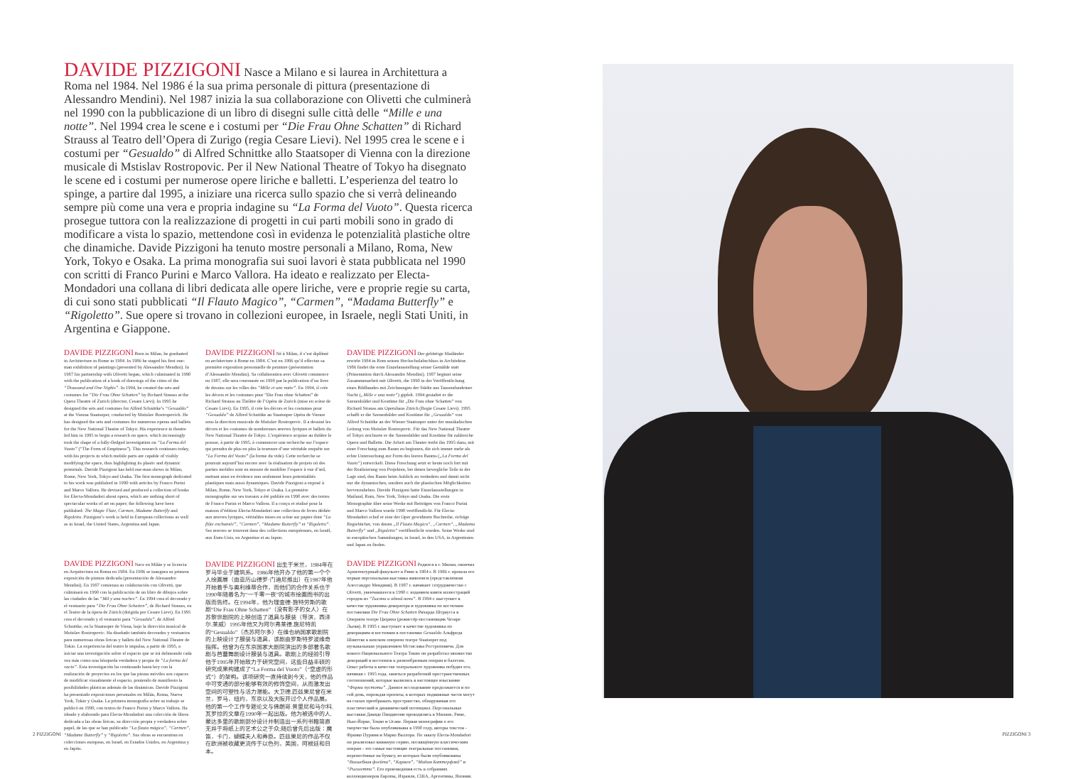DAVIDE PIZZIGONI Nasce a Milano e si laurea in Architettura a Roma nel 1984. Nel 1986 é la sua prima personale di pittura (presentazione di Alessandro Mendini). Nel 1987 inizia la sua collaborazione con Olivetti che culminerà nel 1990 con la pubblicazione di un libro di disegni sulle città delle “Mille e una notte”. Nel 1994 crea le scene e i costumi per “Die Frau Ohne Schatten” di Richard Strauss al Teatro dell’Opera di Zurigo (regia Cesare Lievi). Nel 1995 crea le scene e i costumi per “Gesualdo” di Alfred Schnittke allo Staatsoper di Vienna con la direzione musicale di Mstislav Rostropovic. Per il New National Theatre of Tokyo ha disegnato le scene ed i costumi per numerose opere liriche e balletti. L’esperienza del teatro lo spinge, a partire dal 1995, a iniziare una ricerca sullo spazio che si verrà delineando sempre più come una vera e propria indagine su “La Forma del Vuoto”. Questa ricerca prosegue tuttora con la realizzazione di progetti in cui parti mobili sono in grado di modificare a vista lo spazio, mettendone così in evidenza le potenzialità plastiche oltre che dinamiche. Davide Pizzigoni ha tenuto mostre personali a Milano, Roma, New York, Tokyo e Osaka. La prima monografia sui suoi lavori è stata pubblicata nel 1990 con scritti di Franco Purini e Marco Vallora. Ha ideato e realizzato per Electa-Mondadori una collana di libri dedicata alle opere liriche, vere e proprie regie su carta, di cui sono stati pubblicati “Il Flauto Magico”, “Carmen”, “Madama Butterfly” e “Rigoletto”. Sue opere si trovano in collezioni europee, in Israele, negli Stati Uniti, in Argentina e Giappone.
DAVIDE PIZZIGONI Born in Milan, he graduated in Architecture in Rome in 1984. In 1986 he staged his first one-man exhibition of paintings (presented by Alessandro Mendini). In 1987 his partnership with Olivetti began, which culminated in 1990 with the publication of a book of drawings of the cities of the “Thousand and One Nights”. In 1994, he created the sets and costumes for “Die Frau Ohne Schatten” by Richard Strauss at the Opera Theatre of Zurich (director, Cesare Lievi). In 1995 he designed the sets and costumes for Alfred Schnittke’s “Gesualdo” at the Vienna Staatsoper, conducted by Mstislav Rostropovich. He has designed the sets and costumes for numerous operas and ballets for the New National Theatre of Tokyo. His experience in theatre led him in 1995 to begin a research on space, which increasingly took the shape of a fully-fledged investigation on “La Forma del Vuoto” (“The Form of Emptiness”). This research continues today, with his projects in which mobile parts are capable of visibly modifying the space, thus highlighting its plastic and dynamic potentials. Davide Pizzigoni has held one-man shows in Milan, Rome, New York, Tokyo and Osaka. The first monograph dedicated to his work was published in 1990 with articles by Franco Purini and Marco Vallora. He devised and produced a collection of books for Electa-Mondadori about opera, which are nothing short of spectacular works of art on paper; the following have been published: The Magic Flute, Carmen, Madame Butterfly and Rigoletto. Pizzigoni’s work is held in European collections as well as in Israel, the United States, Argentina and Japan.
DAVIDE PIZZIGONI Né à Milan, il s’est diplômé en architecture à Rome en 1984. C’est en 1986 qu’il effectue sa première exposition personnelle de peinture (présentation d’Alessandro Mendini). Sa collaboration avec Olivetti commence en 1987, elle sera couronnée en 1990 par la publication d’un livre de dessins sur les villes des “Mille et une notte”. En 1994, il crée les décors et les costumes pour “Die Frau ohne Schatten” de Richard Strauss au Théâtre de l’Opéra de Zurich (mise en scène de Cesare Lievi). En 1995, il crée les décors et les costumes pour “Gesualdo” de Alfred Schnittke au Staatsoper Opéra de Vienne sous la direction musicale de Mstislav Rostropovic. Il a dessiné les décors et les costumes de nombreuses œuvres lyriques et ballets du New National Theatre de Tokyo. L’expérience acquise au théâtre le pousse, à partir de 1995, à commencer une recherche sur l’espace qui prendra de plus en plus la tournure d’une véritable enquête sur “La Forma del Vuoto” (la forme du vide). Cette recherche se poursuit aujourd’hui encore avec la réalisation de projets où des parties mobiles sont en mesure de modifier l’espace à vue d’œil, mettant ainsi en évidence non seulement leurs potentialités plastiques mais aussi dynamiques. Davide Pizzigoni a exposé à Milan, Rome, New York, Tokyo et Osaka. La première monographie sur ses travaux a été publiée en 1990 avec des textes de Franco Purini et Marco Vallora. Il a conçu et réalisé pour la maison d’édition Electa-Mondadori une collection de livres dédiée aux œuvres lyriques, véritables mises en scène sur papier dont “La flûte enchantée”, “Carmen”, “Madame Butterfly” et “Rigoletto”. Ses œuvres se trouvent dans des collections européennes, en Israël, aux Etats-Unis, en Argentine et au Japon.
DAVIDE PIZZIGONI Der gebürtige Mailänder erwirbt 1984 in Rom seinen Hochschulabschluss in Architektur. 1986 findet die erste Einzelausstellung seiner Gemälde statt (Präsentation durch Alessandro Mendini). 1987 beginnt seine Zusammenarbeit mit Olivetti, die 1990 in der Veröffentlichung eines Bildbandes mit Zeichnungen der Städte aus Tausendundeiner Nacht („Mille e una notte“) gipfelt. 1994 gestaltet er die Szenenbilder und Kostüme für „Die Frau ohne Schatten“ von Richard Strauss am Opernhaus Zürich (Regie Cesare Lievi). 1995 schafft er die Szenenbilder und Kostüme für „Gesualdo“ von Alfred Schnittke an der Wiener Staatsoper unter der musikalischen Leitung von Mstislav Rostropovic. Für das New National Theatre of Tokyo zeichnete er die Szenenbilder und Kostüme für zahlreiche Opern und Ballette. Die Arbeit am Theater treibt ihn 1995 dazu, mit einer Forschung zum Raum zu beginnen, die sich immer mehr als echte Untersuchung zur Form des leeren Raums („La Forma del Vuoto“) entwickelt. Diese Forschung setzt er heute noch fort mit der Realisierung von Projekten, bei denen bewegliche Teile in der Lage sind, den Raum beim Anblick zu verändern und damit nicht nur die dynamischen, sondern auch die plastischen Möglichkeiten hervorzuheben. Davide Pizzigoni hatte Einzelausstellungen in Mailand, Rom, New York, Tokyo und Osaka. Die erste Monographie über seine Werke mit Beiträgen von Franco Purini und Marco Vallora wurde 1990 veröffentlicht. Für Electa-Mondadori schuf er eine der Oper gewidmete Buchreihe, richtige Regiebücher, von denen „Il Flauto Magico“, „Carmen“, „Madama Butterfly“ und „Rigoletto“ veröffentlicht wurden. Seine Werke sind in europäischen Sammlungen, in Israel, in den USA, in Argentinien und Japan zu finden.
DAVIDE PIZZIGONI Nace en Milán y se licencia en Arquitectura en Roma en 1984. En 1986 se inaugura su primera exposición de pintura dedicada (presentación de Alessandro Mendini). En 1987 comienza su colaboración con Olivetti, que culminará en 1990 con la publicación de un libro de dibujos sobre las ciudades de las “Mil y una noches”. En 1994 crea el decorado y el vestuario para “Die Frau Ohne Schatten”, de Richard Strauss, en el Teatro de la ópera de Zúrich (dirigida por Cesare Lievi). En 1995 crea el decorado y el vestuario para “Gesualdo”, de Alfred Schnittke, en la Staatsoper de Viena, bajo la dirección musical de Mstislav Rostropovic. Ha diseñado también decorados y vestuarios para numerosas obras líricas y ballets del New National Theatre de Tokio. La experiencia del teatro le impulsa, a partir de 1995, a iniciar una investigación sobre el espacio que se irá delineando cada vez más como una búsqueda verdadera y propia de “La forma del vacío”. Esta investigación ha continuado hasta hoy con la realización de proyectos en los que las piezas móviles son capaces de modificar visualmente el espacio, poniendo de manifiesto la posibilidades plásticas además de las dinámicas. Davide Pizzigoni ha presentado exposiciones personales en Milán, Roma, Nueva York, Tokio y Osaka. La primera monografía sobre su trabajo se publicó en 1990, con textos de Franco Purini y Marco Vallora. Ha ideado y elaborado para Electa-Mondadori una colección de libros dedicada a las obras líricas, su dirección propia y verdadera sobre papel, de las que se han publicado “La flauta mágica”, “Carmen”, “Madame Butterfly” y “Rigoletto”. Sus obras se encuentran en colecciones europeas, en Israel, en Estados Unidos, en Argentina y en Japón.
DAVIDE PIZZIGONI 出生于米兰，1984年在罗马毕业于建筑系。1986年他开办了他的第一个个人绘画展（由亚历山德罗·门迪尼推出）在1987年他开始着手与奥利维蒂合作，而他们的合作关系也于1990年随着名为“一千零一夜”的城市绘画图书的出版而告终。在1994年，他为理查德·施特劳斯的歌剧“Die Frau Ohne Schatten”（没有影子的女人）在苏黎世剧院的上映创造了道具与服装（导演，西泽尔.莱威）1995年他又为阿尔弗莱德.施尼特凯的“Gesualdo”（杰苏阿尔多）在维也纳国家歌剧院的上映设计了服装与道具，该剧由罗斯特罗波维奇指挥。他曾为在东京国家大剧院演出的多部著名歌剧与芭蕾舞剧设计服装与道具。歌剧上的经验引导他于1995年开始致力于研究空间，这些日益丰硕的研究成果构建成了“La Forma del Vuoto”（“空虚的形式”）的架构。该项研究一直持续到今天，他的作品中可变通的部分能够有效的修饰空间，从而激发出空间的可塑性与活力潜能。大卫德.匹兹果尼曾在米兰，罗马，纽约，东京以及大阪开过个人作品展。他的第一个工作专题论文与佛朗哥.普里尼和马尔科.瓦罗拉的文章在1990年一起出版。他为被选中的人.蒙达多里的歌剧部分设计并制造出一系列书籍简直无异于将纸上的艺术公之于众;随后曾先后出版：魔笛，卡门，蝴蝶夫人和弄臣。匹兹果尼的作品不仅在欧洲被收藏更流传于以色列，美国，阿根廷和日本。
DAVIDE PIZZIGONI Родился в г. Милан, окончил Архитектурный факультет в Риме в 1984 г. В 1986 г. прошла его первая персональная выставка живописи (представленная Алессандро Мендини). В 1987 г. начинает сотрудничество с Olivetti, увенчавшееся в 1990 г. изданием книги иллюстраций городов из “Тысячи и одной ночи”. В 1994 г. выступает в качестве художника-декоратора и художника по костюмам постановки Die Frau Ohne Schatten Рихарда Штраусса в Оперном театре Цюриха (режиссёр-постановщик Чезаре Льеви). В 1995 г. выступает в качестве художника по декорациям и костюмам в постановке Gesualdo Альфреда Шниттке в венском оперном театре Staatsoper под музыкальным управлением Мстислава Ростроповича. Для нового Национального Театра Токио он разработал множество декораций и костюмов к разнообразным операм и балетам. Опыт работы в качестве театрального художника побудил его, начиная с 1995 года, заняться разработкой пространственных соотношений, которые вылились в настоящее изыскание “Форма пустоты”. Данное исследование продолжается и по сей день, порождая проекты, в которых подвижные части могут на глазах преображать пространство, обнаруживая его пластический и динамический потенциал. Персональные выставки Давиде Пиццигони проводились в Милане, Риме, Нью-Йорке, Токио и Осаке. Первая монография о его творчестве была опубликована в 1990 году, авторы текстов - Франко Пурини и Марко Валлора. По заказу Electa-Mondadori он реализовал книжную серию, посвящённую классическим операм - это самые настоящие театральные постановки, перенесённые на бумагу, из которых были опубликованы “Волшебная флейта”, “Кармен”, “Мадам Баттерфляй” и “Риголетто”. Его произведения есть в собраниях коллекционеров Европы, Израиля, США, Аргентины, Японии.
2 PIZZIGONI PIZZIGONI 3